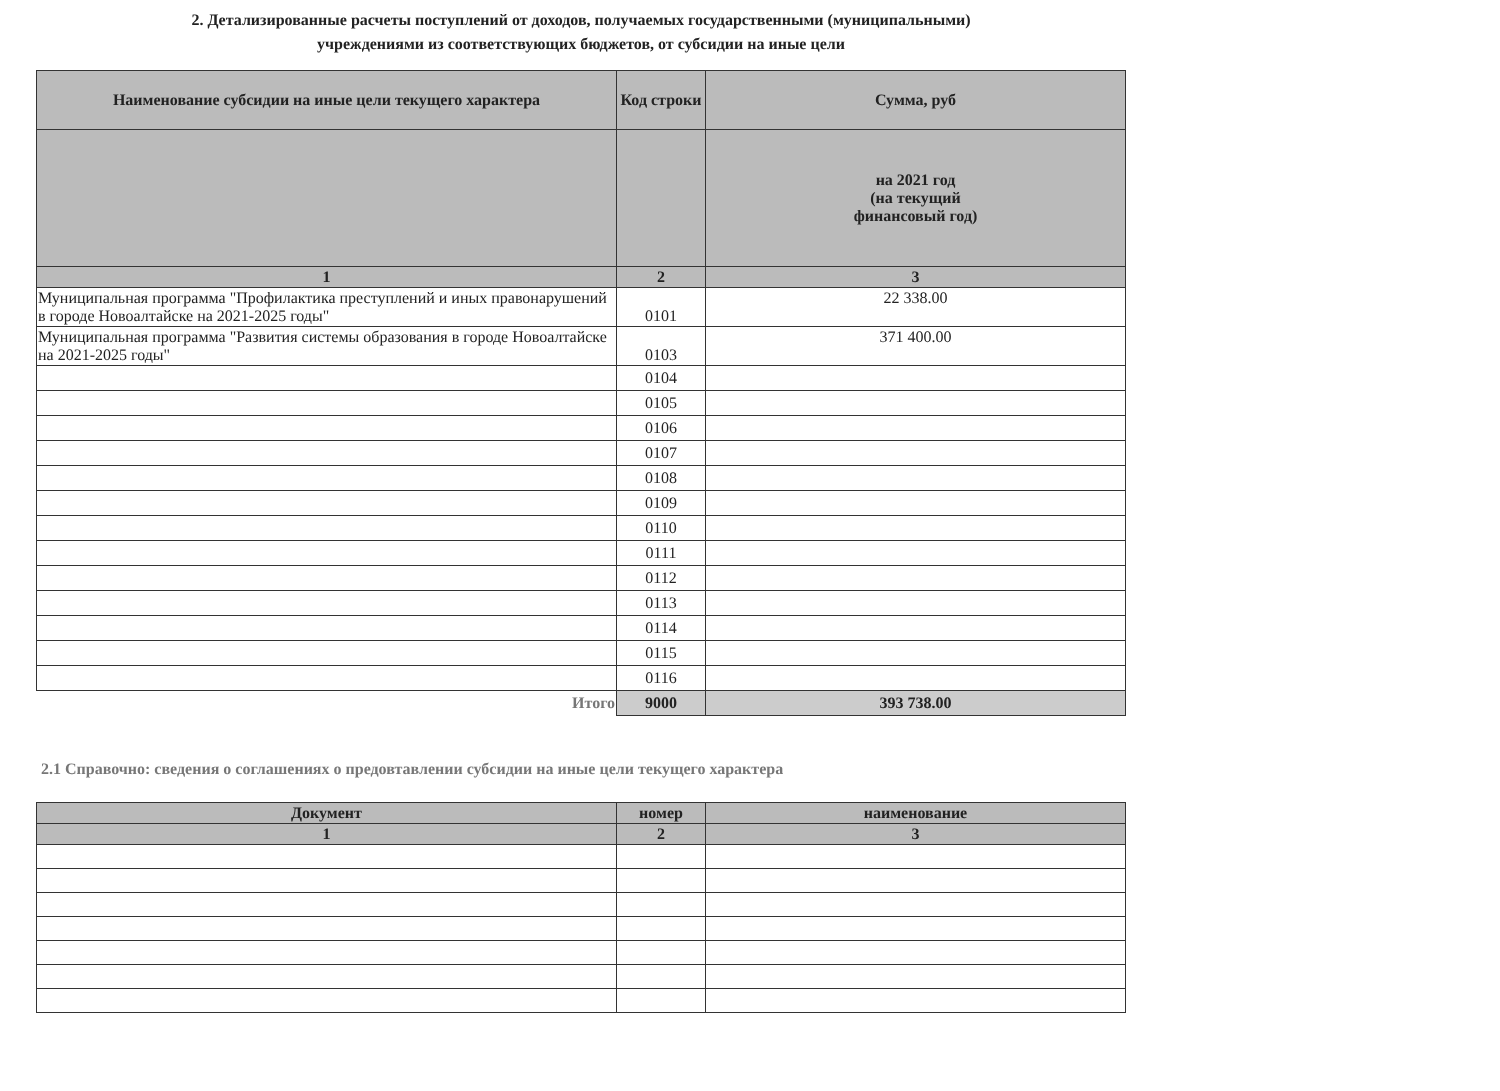2. Детализированные расчеты поступлений от доходов, получаемых государственными (муниципальными)
учреждениями из соответствующих бюджетов, от субсидии на иные цели
| Наименование субсидии на иные цели текущего характера | Код строки | Сумма, руб |
| --- | --- | --- |
| | | на 2021 год (на текущий финансовый год) |
| 1 | 2 | 3 |
| Муниципальная программа "Профилактика преступлений и иных правонарушений в городе Новоалтайске на 2021-2025 годы" | 0101 | 22 338.00 |
| Муниципальная программа "Развития системы образования в городе Новоалтайске на 2021-2025 годы" | 0103 | 371 400.00 |
| | 0104 | |
| | 0105 | |
| | 0106 | |
| | 0107 | |
| | 0108 | |
| | 0109 | |
| | 0110 | |
| | 0111 | |
| | 0112 | |
| | 0113 | |
| | 0114 | |
| | 0115 | |
| | 0116 | |
| Итого | 9000 | 393 738.00 |
2.1 Справочно: сведения о соглашениях о предовтавлении субсидии на иные цели текущего характера
| Документ | номер | наименование |
| --- | --- | --- |
| 1 | 2 | 3 |